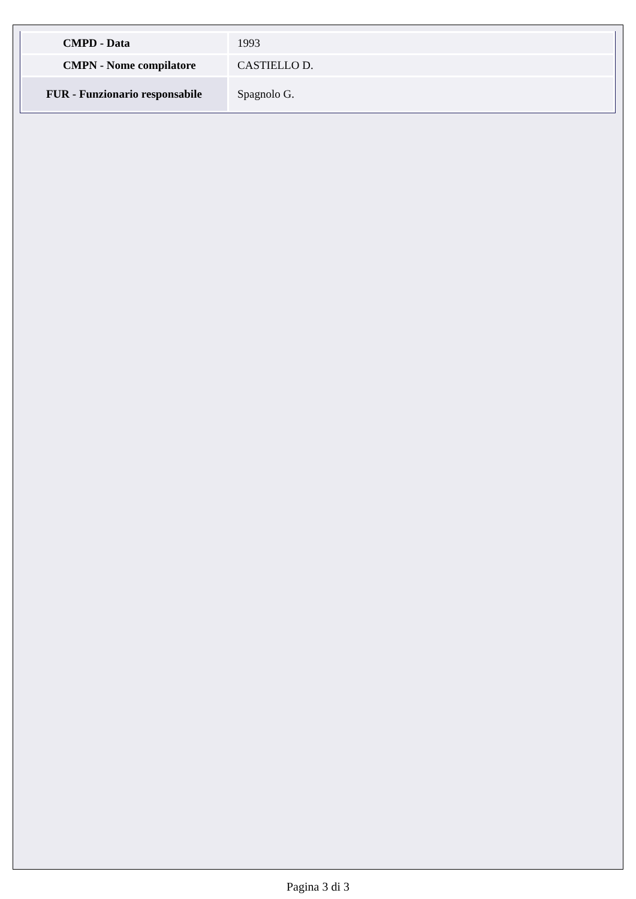| CMPD - Data | 1993 |
| CMPN - Nome compilatore | CASTIELLO D. |
| FUR - Funzionario responsabile | Spagnolo G. |
Pagina 3 di 3